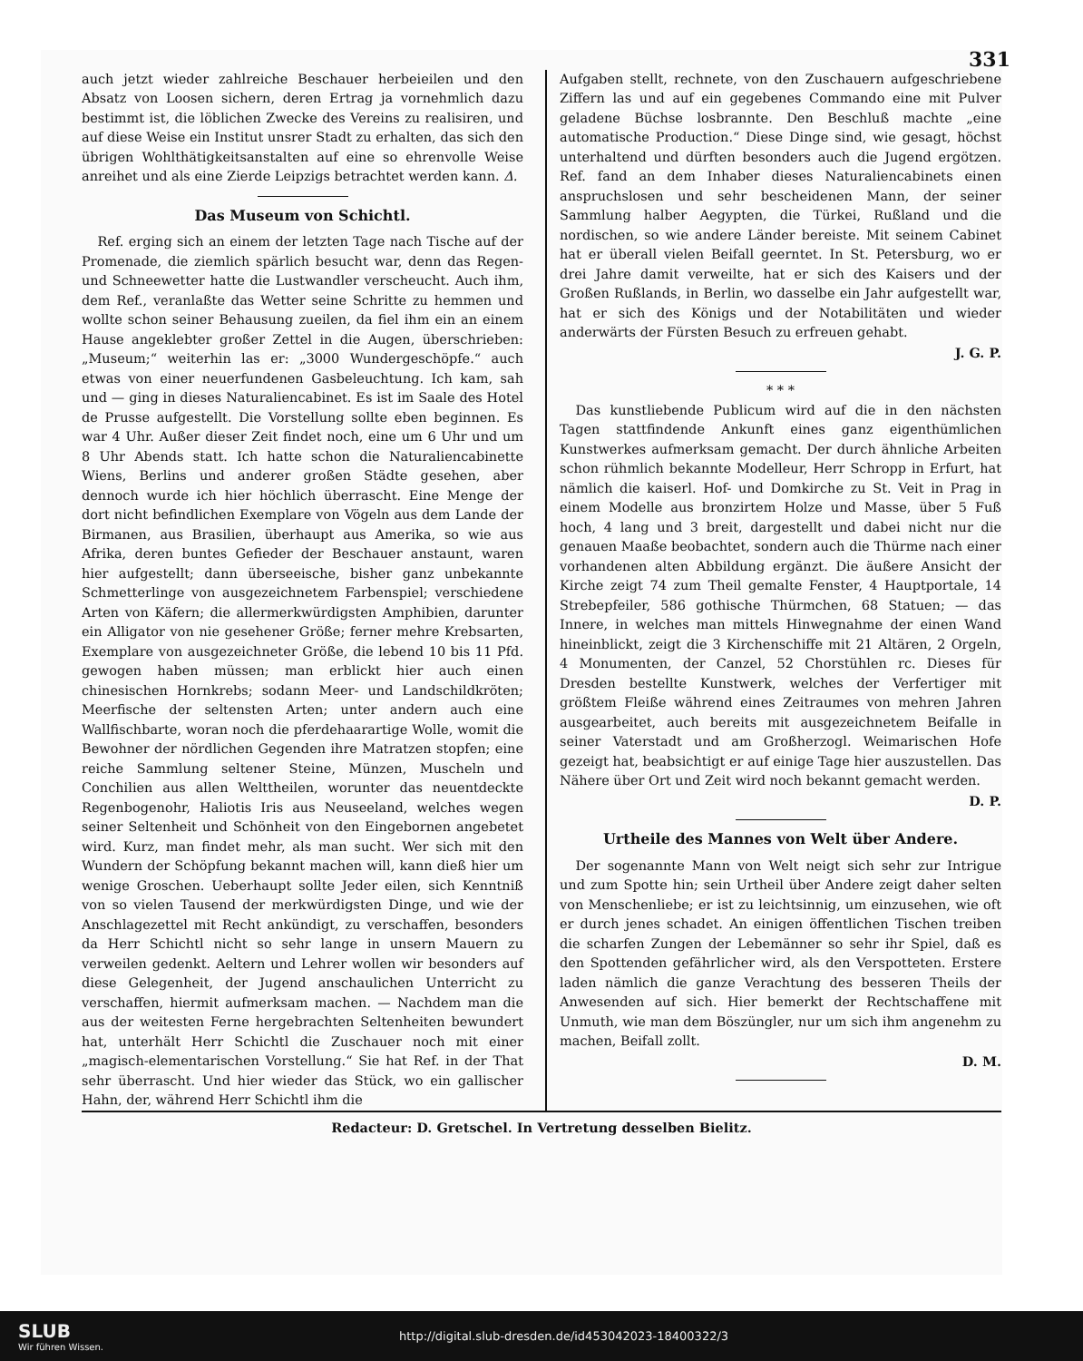331
auch jetzt wieder zahlreiche Beschauer herbeieilen und den Absatz von Loosen sichern, deren Ertrag ja vornehmlich dazu bestimmt ist, die löblichen Zwecke des Vereins zu realisiren, und auf diese Weise ein Institut unsrer Stadt zu erhalten, das sich den übrigen Wohlthätigkeitsanstalten auf eine so ehrenvolle Weise anreihet und als eine Zierde Leipzigs betrachtet werden kann. Δ.
Das Museum von Schichtl.
Ref. erging sich an einem der letzten Tage nach Tische auf der Promenade, die ziemlich spärlich besucht war, denn das Regen- und Schneewetter hatte die Lustwandler verscheucht. Auch ihm, dem Ref., veranlaßte das Wetter seine Schritte zu hemmen und wollte schon seiner Behausung zueilen, da fiel ihm ein an einem Hause angeklebter großer Zettel in die Augen, überschrieben: „Museum;“ weiterhin las er: „3000 Wundergeschöpfe.“ auch etwas von einer neuerfundenen Gasbeleuchtung. Ich kam, sah und — ging in dieses Naturaliencabinet. Es ist im Saale des Hotel de Prusse aufgestellt. Die Vorstellung sollte eben beginnen. Es war 4 Uhr. Außer dieser Zeit findet noch, eine um 6 Uhr und um 8 Uhr Abends statt. Ich hatte schon die Naturaliencabinette Wiens, Berlins und anderer großen Städte gesehen, aber dennoch wurde ich hier höchlich überrascht. Eine Menge der dort nicht befindlichen Exemplare von Vögeln aus dem Lande der Birmanen, aus Brasilien, überhaupt aus Amerika, so wie aus Afrika, deren buntes Gefieder der Beschauer anstaunt, waren hier aufgestellt; dann überseeische, bisher ganz unbekannte Schmetterlinge von ausgezeichnetem Farbenspiel; verschiedene Arten von Käfern; die allermerkwürdigsten Amphibien, darunter ein Alligator von nie gesehener Größe; ferner mehre Krebsarten, Exemplare von ausgezeichneter Größe, die lebend 10 bis 11 Pfd. gewogen haben müssen; man erblickt hier auch einen chinesischen Hornkrebs; sodann Meer- und Landschildkröten; Meerfische der seltensten Arten; unter andern auch eine Wallfischbarte, woran noch die pferdehaarartige Wolle, womit die Bewohner der nördlichen Gegenden ihre Matratzen stopfen; eine reiche Sammlung seltener Steine, Münzen, Muscheln und Conchilien aus allen Welttheilen, worunter das neuentdeckte Regenbogenohr, Haliotis Iris aus Neuseeland, welches wegen seiner Seltenheit und Schönheit von den Eingebornen angebetet wird. Kurz, man findet mehr, als man sucht. Wer sich mit den Wundern der Schöpfung bekannt machen will, kann dieß hier um wenige Groschen. Ueberhaupt sollte Jeder eilen, sich Kenntniß von so vielen Tausend der merkwürdigsten Dinge, und wie der Anschlagezettel mit Recht ankündigt, zu verschaffen, besonders da Herr Schichtl nicht so sehr lange in unsern Mauern zu verweilen gedenkt. Aeltern und Lehrer wollen wir besonders auf diese Gelegenheit, der Jugend anschaulichen Unterricht zu verschaffen, hiermit aufmerksam machen. — Nachdem man die aus der weitesten Ferne hergebrachten Seltenheiten bewundert hat, unterhält Herr Schichtl die Zuschauer noch mit einer „magisch-elementarischen Vorstellung.“ Sie hat Ref. in der That sehr überrascht. Und hier wieder das Stück, wo ein gallischer Hahn, der, während Herr Schichtl ihm die
Aufgaben stellt, rechnete, von den Zuschauern aufgeschriebene Ziffern las und auf ein gegebenes Commando eine mit Pulver geladene Büchse losbrannte. Den Beschluß machte „eine automatische Production.“ Diese Dinge sind, wie gesagt, höchst unterhaltend und dürften besonders auch die Jugend ergötzen. Ref. fand an dem Inhaber dieses Naturaliencabinets einen anspruchslosen und sehr bescheidenen Mann, der seiner Sammlung halber Aegypten, die Türkei, Rußland und die nordischen, so wie andere Länder bereiste. Mit seinem Cabinet hat er überall vielen Beifall geerntet. In St. Petersburg, wo er drei Jahre damit verweilte, hat er sich des Kaisers und der Großen Rußlands, in Berlin, wo dasselbe ein Jahr aufgestellt war, hat er sich des Königs und der Notabilitäten und wieder anderwärts der Fürsten Besuch zu erfreuen gehabt.
J. G. P.
* * *
Das kunstliebende Publicum wird auf die in den nächsten Tagen stattfindende Ankunft eines ganz eigenthümlichen Kunstwerkes aufmerksam gemacht. Der durch ähnliche Arbeiten schon rühmlich bekannte Modelleur, Herr Schropp in Erfurt, hat nämlich die kaiserl. Hof- und Domkirche zu St. Veit in Prag in einem Modelle aus bronzirtem Holze und Masse, über 5 Fuß hoch, 4 lang und 3 breit, dargestellt und dabei nicht nur die genauen Maaße beobachtet, sondern auch die Thürme nach einer vorhandenen alten Abbildung ergänzt. Die äußere Ansicht der Kirche zeigt 74 zum Theil gemalte Fenster, 4 Hauptportale, 14 Strebepfeiler, 586 gothische Thürmchen, 68 Statuen; — das Innere, in welches man mittels Hinwegnahme der einen Wand hineinblickt, zeigt die 3 Kirchenschiffe mit 21 Altären, 2 Orgeln, 4 Monumenten, der Canzel, 52 Chorstühlen rc. Dieses für Dresden bestellte Kunstwerk, welches der Verfertiger mit größtem Fleiße während eines Zeitraumes von mehren Jahren ausgearbeitet, auch bereits mit ausgezeichnetem Beifalle in seiner Vaterstadt und am Großherzogl. Weimarischen Hofe gezeigt hat, beabsichtigt er auf einige Tage hier auszustellen. Das Nähere über Ort und Zeit wird noch bekannt gemacht werden.
D. P.
Urtheile des Mannes von Welt über Andere.
Der sogenannte Mann von Welt neigt sich sehr zur Intrigue und zum Spotte hin; sein Urtheil über Andere zeigt daher selten von Menschenliebe; er ist zu leichtsinnig, um einzusehen, wie oft er durch jenes schadet. An einigen öffentlichen Tischen treiben die scharfen Zungen der Lebemänner so sehr ihr Spiel, daß es den Spottenden gefährlicher wird, als den Verspotteten. Erstere laden nämlich die ganze Verachtung des besseren Theils der Anwesenden auf sich. Hier bemerkt der Rechtschaffene mit Unmuth, wie man dem Böszüngler, nur um sich ihm angenehm zu machen, Beifall zollt.
D. M.
Redacteur: D. Gretschel. In Vertretung desselben Bielitz.
SLUB
Wir führen Wissen.
http://digital.slub-dresden.de/id453042023-18400322/3